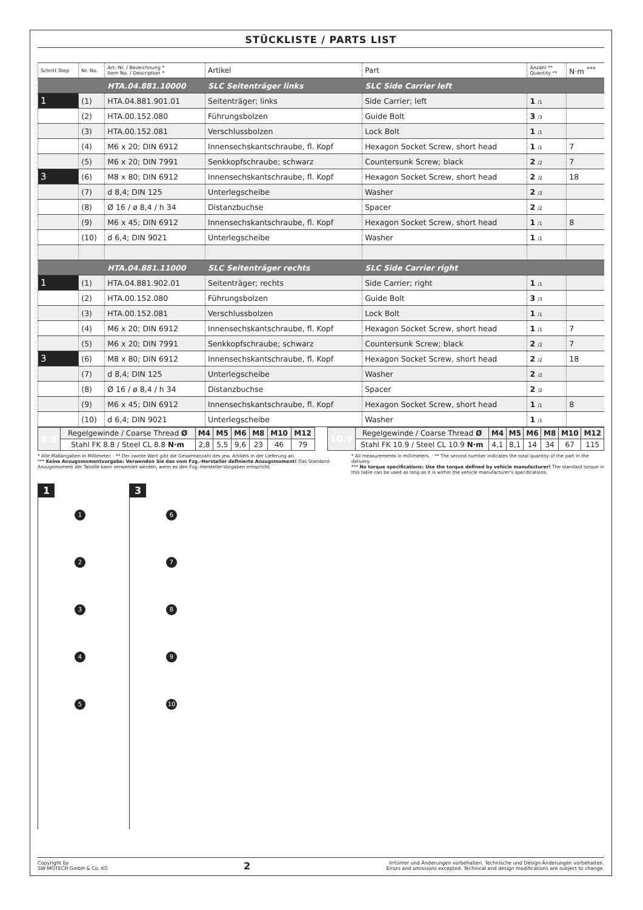STÜCKLISTE / PARTS LIST
| Schritt Step | Nr. No. | Art.-Nr. / Bezeichnung * Item No. / Description * | Artikel | Part | Anzahl ** Quantity ** | N·m <sup>***</sup> |
| --- | --- | --- | --- | --- | --- | --- |
| | | HTA.04.881.10000 | SLC Seitenträger links | SLC Side Carrier left | | |
| 1 | (1) | HTA.04.881.901.01 | Seitenträger; links | Side Carrier; left | 1 /1 | |
| | (2) | HTA.00.152.080 | Führungsbolzen | Guide Bolt | 3 /3 | |
| | (3) | HTA.00.152.081 | Verschlussbolzen | Lock Bolt | 1 /1 | |
| | (4) | M6 x 20; DIN 6912 | Innensechskantschraube, fl. Kopf | Hexagon Socket Screw, short head | 1 /1 | 7 |
| | (5) | M6 x 20; DIN 7991 | Senkkopfschraube; schwarz | Countersunk Screw; black | 2 /2 | 7 |
| 3 | (6) | M8 x 80; DIN 6912 | Innensechskantschraube, fl. Kopf | Hexagon Socket Screw, short head | 2 /2 | 18 |
| | (7) | d 8,4; DIN 125 | Unterlegscheibe | Washer | 2 /2 | |
| | (8) | Ø 16 / ø 8,4 / h 34 | Distanzbuchse | Spacer | 2 /2 | |
| | (9) | M6 x 45; DIN 6912 | Innensechskantschraube, fl. Kopf | Hexagon Socket Screw, short head | 1 /1 | 8 |
| | (10) | d 6,4; DIN 9021 | Unterlegscheibe | Washer | 1 /1 | |
| | | HTA.04.881.11000 | SLC Seitenträger rechts | SLC Side Carrier right | | |
| 1 | (1) | HTA.04.881.902.01 | Seitenträger; rechts | Side Carrier; right | 1 /1 | |
| | (2) | HTA.00.152.080 | Führungsbolzen | Guide Bolt | 3 /3 | |
| | (3) | HTA.00.152.081 | Verschlussbolzen | Lock Bolt | 1 /1 | |
| | (4) | M6 x 20; DIN 6912 | Innensechskantschraube, fl. Kopf | Hexagon Socket Screw, short head | 1 /1 | 7 |
| | (5) | M6 x 20; DIN 7991 | Senkkopfschraube; schwarz | Countersunk Screw; black | 2 /2 | 7 |
| 3 | (6) | M8 x 80; DIN 6912 | Innensechskantschraube, fl. Kopf | Hexagon Socket Screw, short head | 2 /2 | 18 |
| | (7) | d 8,4; DIN 125 | Unterlegscheibe | Washer | 2 /2 | |
| | (8) | Ø 16 / ø 8,4 / h 34 | Distanzbuchse | Spacer | 2 /2 | |
| | (9) | M6 x 45; DIN 6912 | Innensechskantschraube, fl. Kopf | Hexagon Socket Screw, short head | 1 /1 | 8 |
| | (10) | d 6,4; DIN 9021 | Unterlegscheibe | Washer | 1 /1 | |
| 8.8 | Regelgewinde / Coarse Thread Ø | M4 | M5 | M6 | M8 | M10 | M12 |
| | Stahl FK 8.8 / Steel CL 8.8 N·m | 2,8 | 5,5 | 9,6 | 23 | 46 | 79 |
| 10.9 | Regelgewinde / Coarse Thread Ø | M4 | M5 | M6 | M8 | M10 | M12 |
| | Stahl FK 10.9 / Steel CL 10.9 N·m | 4,1 | 8,1 | 14 | 34 | 67 | 115 |
* Alle Maßangaben in Millimeter. · ** Der zweite Wert gibt die Gesamtanzahl des jew. Artikels in der Lieferung an.
*** Keine Anzugsmomentvorgabe: Verwenden Sie das vom Fzg.-Hersteller definierte Anzugsmoment! Das Standard-Anzugsmoment der Tabelle kann verwendet werden, wenn es den Fzg.-Hersteller-Vorgaben entspricht.
* All measurements in millimeters. · ** The second number indicates the total quantity of the part in the delivery.
*** No torque specifications: Use the torque defined by vehicle manufacturer! The standard torque in this table can be used as long as it is within the vehicle manufacturer's specifications.
1
12345
3
6789
10
Copyright by
SW-MOTECH GmbH & Co. KG
2
Irrtümer und Änderungen vorbehalten. Technische und Design-Änderungen vorbehalten.
Errors and omissions excepted. Technical and design modifications are subject to change.